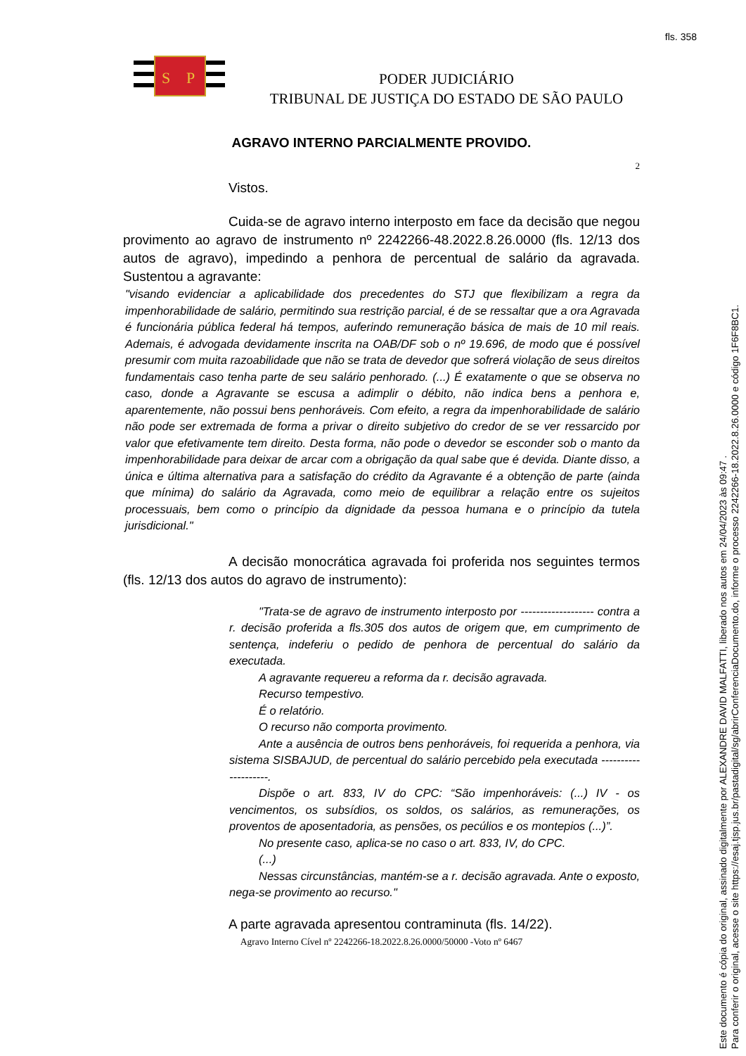fls. 358
S
P
PODER JUDICIÁRIO
TRIBUNAL DE JUSTIÇA DO ESTADO DE SÃO PAULO
AGRAVO INTERNO PARCIALMENTE PROVIDO.
2
Vistos.
Cuida-se de agravo interno interposto em face da decisão que negou provimento ao agravo de instrumento nº 2242266-48.2022.8.26.0000 (fls. 12/13 dos autos de agravo), impedindo a penhora de percentual de salário da agravada. Sustentou a agravante:
"visando evidenciar a aplicabilidade dos precedentes do STJ que flexibilizam a regra da impenhorabilidade de salário, permitindo sua restrição parcial, é de se ressaltar que a ora Agravada é funcionária pública federal há tempos, auferindo remuneração básica de mais de 10 mil reais. Ademais, é advogada devidamente inscrita na OAB/DF sob o nº 19.696, de modo que é possível presumir com muita razoabilidade que não se trata de devedor que sofrerá violação de seus direitos fundamentais caso tenha parte de seu salário penhorado. (...) É exatamente o que se observa no caso, donde a Agravante se escusa a adimplir o débito, não indica bens a penhora e, aparentemente, não possui bens penhoráveis. Com efeito, a regra da impenhorabilidade de salário não pode ser extremada de forma a privar o direito subjetivo do credor de se ver ressarcido por valor que efetivamente tem direito. Desta forma, não pode o devedor se esconder sob o manto da impenhorabilidade para deixar de arcar com a obrigação da qual sabe que é devida. Diante disso, a única e última alternativa para a satisfação do crédito da Agravante é a obtenção de parte (ainda que mínima) do salário da Agravada, como meio de equilibrar a relação entre os sujeitos processuais, bem como o princípio da dignidade da pessoa humana e o princípio da tutela jurisdicional."
A decisão monocrática agravada foi proferida nos seguintes termos (fls. 12/13 dos autos do agravo de instrumento):
"Trata-se de agravo de instrumento interposto por ------------------- contra a r. decisão proferida a fls.305 dos autos de origem que, em cumprimento de sentença, indeferiu o pedido de penhora de percentual do salário da executada.
A agravante requereu a reforma da r. decisão agravada.
Recurso tempestivo.
É o relatório.
O recurso não comporta provimento.
Ante a ausência de outros bens penhoráveis, foi requerida a penhora, via sistema SISBAJUD, de percentual do salário percebido pela executada --------------------.
Dispõe o art. 833, IV do CPC: “São impenhoráveis: (...) IV - os vencimentos, os subsídios, os soldos, os salários, as remunerações, os proventos de aposentadoria, as pensões, os pecúlios e os montepios (...)”.
No presente caso, aplica-se no caso o art. 833, IV, do CPC.
(...)
Nessas circunstâncias, mantém-se a r. decisão agravada. Ante o exposto, nega-se provimento ao recurso."
A parte agravada apresentou contraminuta (fls. 14/22).
Agravo Interno Cível nº 2242266-18.2022.8.26.0000/50000 -Voto nº 6467
Este documento é cópia do original, assinado digitalmente por ALEXANDRE DAVID MALFATTI, liberado nos autos em 24/04/2023 às 09:47 .
Para conferir o original, acesse o site https://esaj.tjsp.jus.br/pastadigital/sg/abrirConferenciaDocumento.do, informe o processo 2242266-18.2022.8.26.0000 e código 1F6F8BC1.